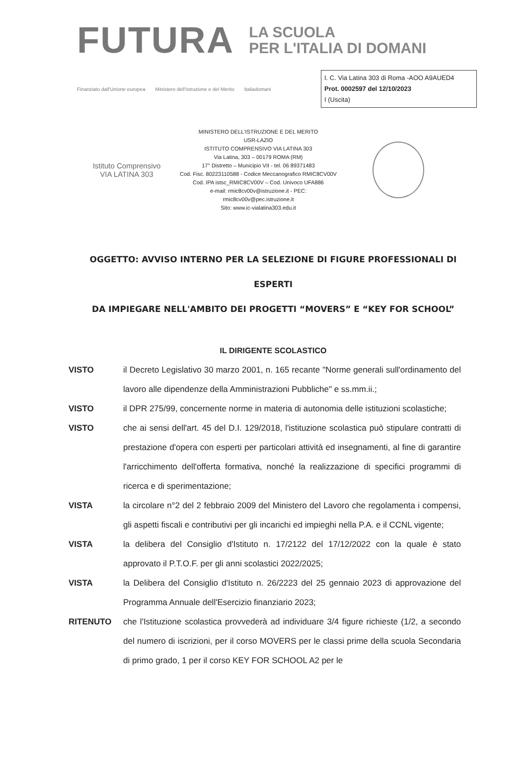FUTURA
LA SCUOLA
PER L'ITALIA DI DOMANI
Finanziato dall'Unione europea Ministero dell'Istruzione e del Merito Italiadomani
I. C. Via Latina 303 di Roma -AOO A9AUED4
Prot. 0002597 del 12/10/2023
I (Uscita)
Istituto Comprensivo
VIA LATINA 303
MINISTERO DELL'ISTRUZIONE E DEL MERITO
USR-LAZIO
ISTITUTO COMPRENSIVO VIA LATINA 303
Via Latina, 303 – 00179 ROMA (RM)
17° Distretto – Municipio VII - tel. 06 89371483
Cod. Fisc. 80223110588 - Codice Meccanografico RMIC8CV00V
Cod. IPA istsc_RMIC8CV00V – Cod. Univoco UFA886
e-mail: rmic8cv00v@istruzione.it - PEC:
rmic8cv00v@pec.istruzione.it
Sito: www.ic-vialatina303.edu.it
OGGETTO: AVVISO INTERNO PER LA SELEZIONE DI FIGURE PROFESSIONALI DI ESPERTI
DA IMPIEGARE NELL'AMBITO DEI PROGETTI “MOVERS” E “KEY FOR SCHOOL”
IL DIRIGENTE SCOLASTICO
VISTO il Decreto Legislativo 30 marzo 2001, n. 165 recante "Norme generali sull'ordinamento del lavoro alle dipendenze della Amministrazioni Pubbliche" e ss.mm.ii.;
VISTO il DPR 275/99, concernente norme in materia di autonomia delle istituzioni scolastiche;
VISTO che ai sensi dell'art. 45 del D.I. 129/2018, l'istituzione scolastica può stipulare contratti di prestazione d'opera con esperti per particolari attività ed insegnamenti, al fine di garantire l'arricchimento dell'offerta formativa, nonché la realizzazione di specifici programmi di ricerca e di sperimentazione;
VISTA la circolare n°2 del 2 febbraio 2009 del Ministero del Lavoro che regolamenta i compensi, gli aspetti fiscali e contributivi per gli incarichi ed impieghi nella P.A. e il CCNL vigente;
VISTA la delibera del Consiglio d'Istituto n. 17/2122 del 17/12/2022 con la quale è stato approvato il P.T.O.F. per gli anni scolastici 2022/2025;
VISTA la Delibera del Consiglio d'Istituto n. 26/2223 del 25 gennaio 2023 di approvazione del Programma Annuale dell'Esercizio finanziario 2023;
RITENUTO che l'Istituzione scolastica provvederà ad individuare 3/4 figure richieste (1/2, a secondo del numero di iscrizioni, per il corso MOVERS per le classi prime della scuola Secondaria di primo grado, 1 per il corso KEY FOR SCHOOL A2 per le